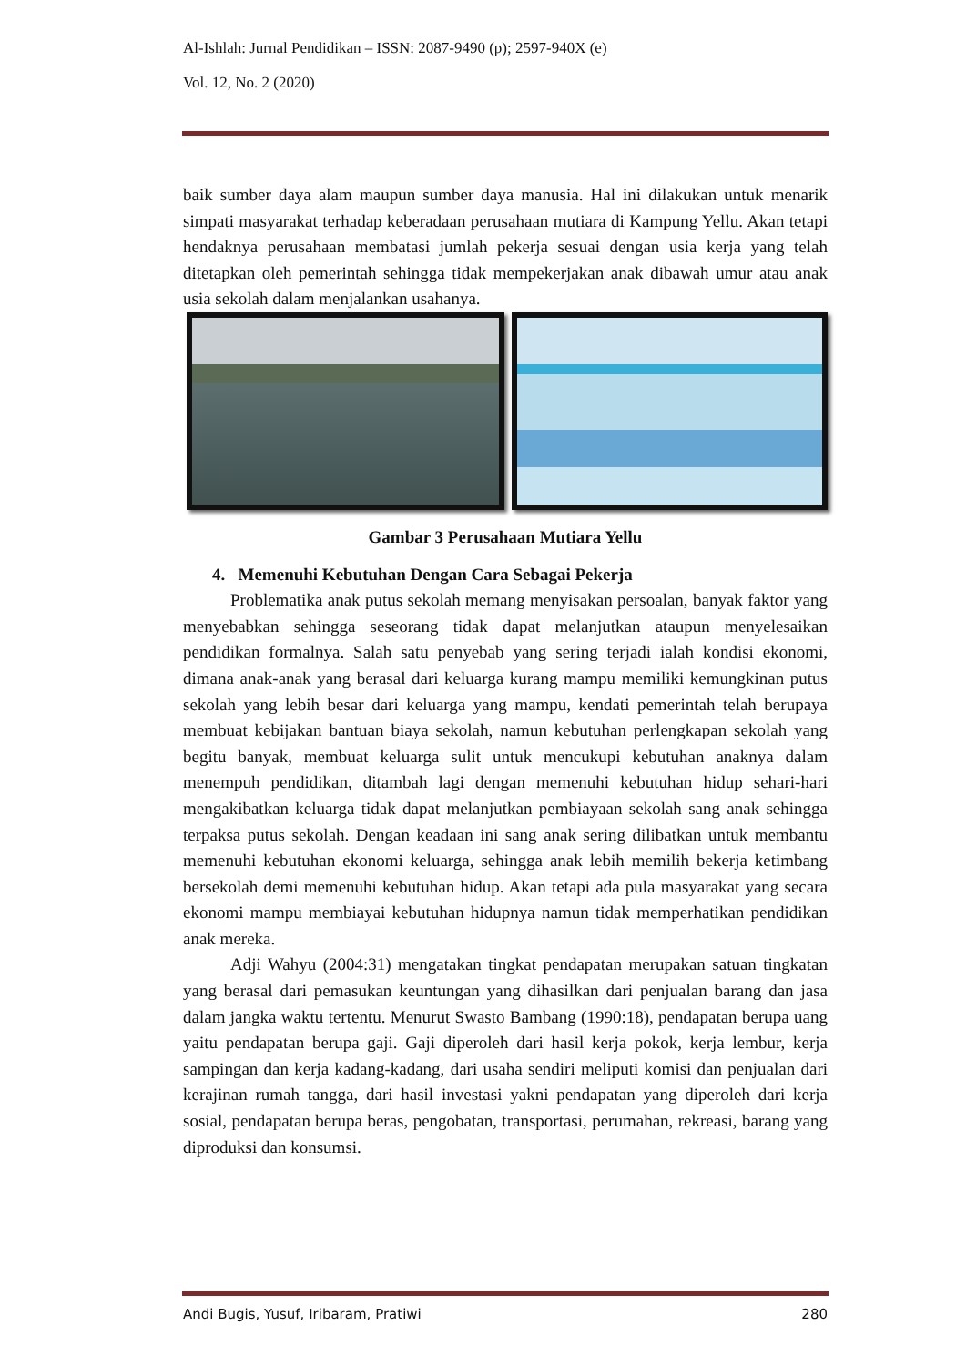Al-Ishlah: Jurnal Pendidikan – ISSN: 2087-9490 (p); 2597-940X (e)
Vol. 12, No. 2 (2020)
baik sumber daya alam maupun sumber daya manusia. Hal ini dilakukan untuk menarik simpati masyarakat terhadap keberadaan perusahaan mutiara di Kampung Yellu. Akan tetapi hendaknya perusahaan membatasi jumlah pekerja sesuai dengan usia kerja yang telah ditetapkan oleh pemerintah sehingga tidak mempekerjakan anak dibawah umur atau anak usia sekolah dalam menjalankan usahanya.
Gambar 3 Perusahaan Mutiara Yellu
4. Memenuhi Kebutuhan Dengan Cara Sebagai Pekerja
Problematika anak putus sekolah memang menyisakan persoalan, banyak faktor yang menyebabkan sehingga seseorang tidak dapat melanjutkan ataupun menyelesaikan pendidikan formalnya. Salah satu penyebab yang sering terjadi ialah kondisi ekonomi, dimana anak-anak yang berasal dari keluarga kurang mampu memiliki kemungkinan putus sekolah yang lebih besar dari keluarga yang mampu, kendati pemerintah telah berupaya membuat kebijakan bantuan biaya sekolah, namun kebutuhan perlengkapan sekolah yang begitu banyak, membuat keluarga sulit untuk mencukupi kebutuhan anaknya dalam menempuh pendidikan, ditambah lagi dengan memenuhi kebutuhan hidup sehari-hari mengakibatkan keluarga tidak dapat melanjutkan pembiayaan sekolah sang anak sehingga terpaksa putus sekolah. Dengan keadaan ini sang anak sering dilibatkan untuk membantu memenuhi kebutuhan ekonomi keluarga, sehingga anak lebih memilih bekerja ketimbang bersekolah demi memenuhi kebutuhan hidup. Akan tetapi ada pula masyarakat yang secara ekonomi mampu membiayai kebutuhan hidupnya namun tidak memperhatikan pendidikan anak mereka.
Adji Wahyu (2004:31) mengatakan tingkat pendapatan merupakan satuan tingkatan yang berasal dari pemasukan keuntungan yang dihasilkan dari penjualan barang dan jasa dalam jangka waktu tertentu. Menurut Swasto Bambang (1990:18), pendapatan berupa uang yaitu pendapatan berupa gaji. Gaji diperoleh dari hasil kerja pokok, kerja lembur, kerja sampingan dan kerja kadang-kadang, dari usaha sendiri meliputi komisi dan penjualan dari kerajinan rumah tangga, dari hasil investasi yakni pendapatan yang diperoleh dari kerja sosial, pendapatan berupa beras, pengobatan, transportasi, perumahan, rekreasi, barang yang diproduksi dan konsumsi.
Andi Bugis, Yusuf, Iribaram, Pratiwi 280